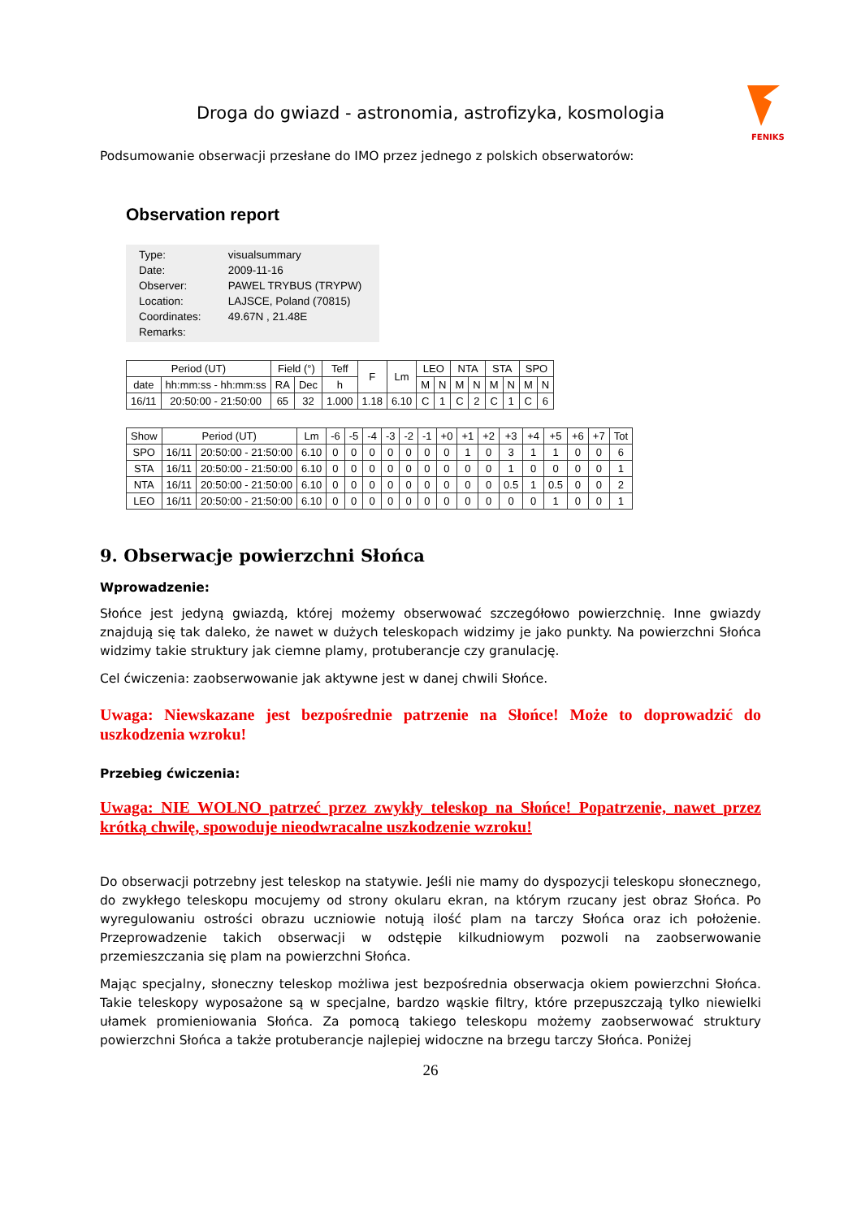FENIKS
Droga do gwiazd - astronomia, astrofizyka, kosmologia
Podsumowanie obserwacji przesłane do IMO przez jednego z polskich obserwatorów:
Observation report
| Type: | visualsummary |
| Date: | 2009-11-16 |
| Observer: | PAWEL TRYBUS (TRYPW) |
| Location: | LAJSCE, Poland (70815) |
| Coordinates: | 49.67N , 21.48E |
| Remarks: | |
| Period (UT) | | Field (°) | | Teff | F | Lm | LEO | | NTA | | STA | | SPO | |
| --- | --- | --- | --- | --- | --- | --- | --- | --- | --- | --- | --- | --- | --- | --- |
| date | hh:mm:ss - hh:mm:ss | RA | Dec | h | | | M | N | M | N | M | N | M | N |
| 16/11 | 20:50:00 - 21:50:00 | 65 | 32 | 1.000 | 1.18 | 6.10 | C | 1 | C | 2 | C | 1 | C | 6 |
| Show | Period (UT) | | Lm | -6 | -5 | -4 | -3 | -2 | -1 | +0 | +1 | +2 | +3 | +4 | +5 | +6 | +7 | Tot |
| --- | --- | --- | --- | --- | --- | --- | --- | --- | --- | --- | --- | --- | --- | --- | --- | --- | --- | --- |
| SPO | 16/11 | 20:50:00 - 21:50:00 | 6.10 | 0 | 0 | 0 | 0 | 0 | 0 | 0 | 1 | 0 | 3 | 1 | 1 | 0 | 0 | 6 |
| STA | 16/11 | 20:50:00 - 21:50:00 | 6.10 | 0 | 0 | 0 | 0 | 0 | 0 | 0 | 0 | 0 | 1 | 0 | 0 | 0 | 0 | 1 |
| NTA | 16/11 | 20:50:00 - 21:50:00 | 6.10 | 0 | 0 | 0 | 0 | 0 | 0 | 0 | 0 | 0 | 0.5 | 1 | 0.5 | 0 | 0 | 2 |
| LEO | 16/11 | 20:50:00 - 21:50:00 | 6.10 | 0 | 0 | 0 | 0 | 0 | 0 | 0 | 0 | 0 | 0 | 0 | 1 | 0 | 0 | 1 |
9. Obserwacje powierzchni Słońca
Wprowadzenie:
Słońce jest jedyną gwiazdą, której możemy obserwować szczegółowo powierzchnię. Inne gwiazdy znajdują się tak daleko, że nawet w dużych teleskopach widzimy je jako punkty. Na powierzchni Słońca widzimy takie struktury jak ciemne plamy, protuberancje czy granulację.
Cel ćwiczenia: zaobserwowanie jak aktywne jest w danej chwili Słońce.
Uwaga: Niewskazane jest bezpośrednie patrzenie na Słońce! Może to doprowadzić do uszkodzenia wzroku!
Przebieg ćwiczenia:
Uwaga: NIE WOLNO patrzeć przez zwykły teleskop na Słońce! Popatrzenie, nawet przez krótką chwilę, spowoduje nieodwracalne uszkodzenie wzroku!
Do obserwacji potrzebny jest teleskop na statywie. Jeśli nie mamy do dyspozycji teleskopu słonecznego, do zwykłego teleskopu mocujemy od strony okularu ekran, na którym rzucany jest obraz Słońca. Po wyregulowaniu ostrości obrazu uczniowie notują ilość plam na tarczy Słońca oraz ich położenie. Przeprowadzenie takich obserwacji w odstępie kilkudniowym pozwoli na zaobserwowanie przemieszczania się plam na powierzchni Słońca.
Mając specjalny, słoneczny teleskop możliwa jest bezpośrednia obserwacja okiem powierzchni Słońca. Takie teleskopy wyposażone są w specjalne, bardzo wąskie filtry, które przepuszczają tylko niewielki ułamek promieniowania Słońca. Za pomocą takiego teleskopu możemy zaobserwować struktury powierzchni Słońca a także protuberancje najlepiej widoczne na brzegu tarczy Słońca. Poniżej
26